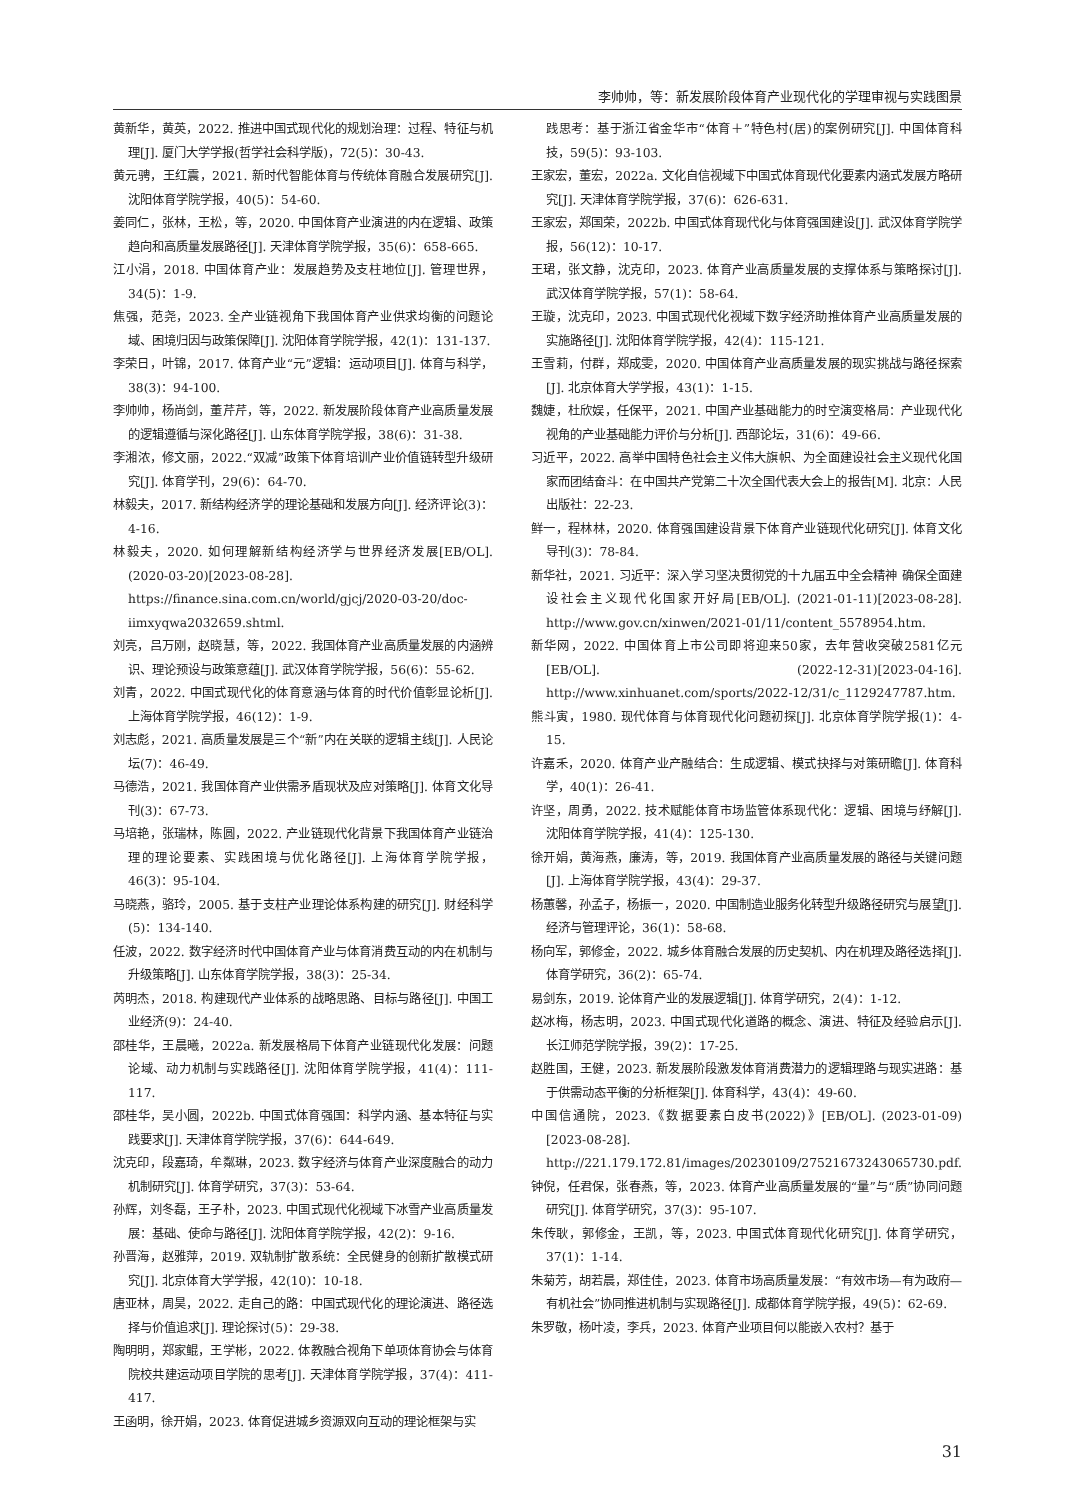李帅帅，等：新发展阶段体育产业现代化的学理审视与实践图景
黄新华，黄英，2022. 推进中国式现代化的规划治理：过程、特征与机理[J]. 厦门大学学报(哲学社会科学版)，72(5)：30-43.
黄元骋，王红震，2021. 新时代智能体育与传统体育融合发展研究[J]. 沈阳体育学院学报，40(5)：54-60.
姜同仁，张林，王松，等，2020. 中国体育产业演进的内在逻辑、政策趋向和高质量发展路径[J]. 天津体育学院学报，35(6)：658-665.
江小涓，2018. 中国体育产业：发展趋势及支柱地位[J]. 管理世界，34(5)：1-9.
焦强，范尧，2023. 全产业链视角下我国体育产业供求均衡的问题论域、困境归因与政策保障[J]. 沈阳体育学院学报，42(1)：131-137.
李荣日，叶锦，2017. 体育产业“元”逻辑：运动项目[J]. 体育与科学，38(3)：94-100.
李帅帅，杨尚剑，董芹芹，等，2022. 新发展阶段体育产业高质量发展的逻辑遵循与深化路径[J]. 山东体育学院学报，38(6)：31-38.
李湘浓，修文丽，2022.“双减”政策下体育培训产业价值链转型升级研究[J]. 体育学刊，29(6)：64-70.
林毅夫，2017. 新结构经济学的理论基础和发展方向[J]. 经济评论(3)：4-16.
林毅夫，2020. 如何理解新结构经济学与世界经济发展[EB/OL]. (2020-03-20)[2023-08-28]. https://finance.sina.com.cn/world/gjcj/2020-03-20/doc-iimxyqwa2032659.shtml.
刘亮，吕万刚，赵晓慧，等，2022. 我国体育产业高质量发展的内涵辨识、理论预设与政策意蕴[J]. 武汉体育学院学报，56(6)：55-62.
刘青，2022. 中国式现代化的体育意涵与体育的时代价值彰显论析[J]. 上海体育学院学报，46(12)：1-9.
刘志彪，2021. 高质量发展是三个“新”内在关联的逻辑主线[J]. 人民论坛(7)：46-49.
马德浩，2021. 我国体育产业供需矛盾现状及应对策略[J]. 体育文化导刊(3)：67-73.
马培艳，张瑞林，陈圆，2022. 产业链现代化背景下我国体育产业链治理的理论要素、实践困境与优化路径[J]. 上海体育学院学报，46(3)：95-104.
马晓燕，骆玲，2005. 基于支柱产业理论体系构建的研究[J]. 财经科学(5)：134-140.
任波，2022. 数字经济时代中国体育产业与体育消费互动的内在机制与升级策略[J]. 山东体育学院学报，38(3)：25-34.
芮明杰，2018. 构建现代产业体系的战略思路、目标与路径[J]. 中国工业经济(9)：24-40.
邵桂华，王晨曦，2022a. 新发展格局下体育产业链现代化发展：问题论域、动力机制与实践路径[J]. 沈阳体育学院学报，41(4)：111-117.
邵桂华，吴小圆，2022b. 中国式体育强国：科学内涵、基本特征与实践要求[J]. 天津体育学院学报，37(6)：644-649.
沈克印，段嘉琦，牟粼琳，2023. 数字经济与体育产业深度融合的动力机制研究[J]. 体育学研究，37(3)：53-64.
孙辉，刘冬磊，王子朴，2023. 中国式现代化视域下冰雪产业高质量发展：基础、使命与路径[J]. 沈阳体育学院学报，42(2)：9-16.
孙晋海，赵雅萍，2019. 双轨制扩散系统：全民健身的创新扩散模式研究[J]. 北京体育大学学报，42(10)：10-18.
唐亚林，周昊，2022. 走自己的路：中国式现代化的理论演进、路径选择与价值追求[J]. 理论探讨(5)：29-38.
陶明明，郑家鲲，王学彬，2022. 体教融合视角下单项体育协会与体育院校共建运动项目学院的思考[J]. 天津体育学院学报，37(4)：411-417.
王函明，徐开娟，2023. 体育促进城乡资源双向互动的理论框架与实
践思考：基于浙江省金华市“体育＋”特色村(居)的案例研究[J]. 中国体育科技，59(5)：93-103.
王家宏，董宏，2022a. 文化自信视域下中国式体育现代化要素内涵式发展方略研究[J]. 天津体育学院学报，37(6)：626-631.
王家宏，郑国荣，2022b. 中国式体育现代化与体育强国建设[J]. 武汉体育学院学报，56(12)：10-17.
王珺，张文静，沈克印，2023. 体育产业高质量发展的支撑体系与策略探讨[J]. 武汉体育学院学报，57(1)：58-64.
王璇，沈克印，2023. 中国式现代化视域下数字经济助推体育产业高质量发展的实施路径[J]. 沈阳体育学院学报，42(4)：115-121.
王雪莉，付群，郑成雯，2020. 中国体育产业高质量发展的现实挑战与路径探索[J]. 北京体育大学学报，43(1)：1-15.
魏婕，杜欣娱，任保平，2021. 中国产业基础能力的时空演变格局：产业现代化视角的产业基础能力评价与分析[J]. 西部论坛，31(6)：49-66.
习近平，2022. 高举中国特色社会主义伟大旗帜、为全面建设社会主义现代化国家而团结奋斗：在中国共产党第二十次全国代表大会上的报告[M]. 北京：人民出版社：22-23.
鲜一，程林林，2020. 体育强国建设背景下体育产业链现代化研究[J]. 体育文化导刊(3)：78-84.
新华社，2021. 习近平：深入学习坚决贯彻党的十九届五中全会精神 确保全面建设社会主义现代化国家开好局[EB/OL]. (2021-01-11)[2023-08-28]. http://www.gov.cn/xinwen/2021-01/11/content_5578954.htm.
新华网，2022. 中国体育上市公司即将迎来50家，去年营收突破2581亿元[EB/OL]. (2022-12-31)[2023-04-16]. http://www.xinhuanet.com/sports/2022-12/31/c_1129247787.htm.
熊斗寅，1980. 现代体育与体育现代化问题初探[J]. 北京体育学院学报(1)：4-15.
许嘉禾，2020. 体育产业产融结合：生成逻辑、模式抉择与对策研瞻[J]. 体育科学，40(1)：26-41.
许坚，周勇，2022. 技术赋能体育市场监管体系现代化：逻辑、困境与纾解[J]. 沈阳体育学院学报，41(4)：125-130.
徐开娟，黄海燕，廉涛，等，2019. 我国体育产业高质量发展的路径与关键问题[J]. 上海体育学院学报，43(4)：29-37.
杨蕙馨，孙孟子，杨振一，2020. 中国制造业服务化转型升级路径研究与展望[J]. 经济与管理评论，36(1)：58-68.
杨向军，郭修金，2022. 城乡体育融合发展的历史契机、内在机理及路径选择[J]. 体育学研究，36(2)：65-74.
易剑东，2019. 论体育产业的发展逻辑[J]. 体育学研究，2(4)：1-12.
赵冰梅，杨志明，2023. 中国式现代化道路的概念、演进、特征及经验启示[J]. 长江师范学院学报，39(2)：17-25.
赵胜国，王健，2023. 新发展阶段激发体育消费潜力的逻辑理路与现实进路：基于供需动态平衡的分析框架[J]. 体育科学，43(4)：49-60.
中国信通院，2023.《数据要素白皮书(2022)》[EB/OL]. (2023-01-09)[2023-08-28]. http://221.179.172.81/images/20230109/27521673243065730.pdf.
钟倪，任君保，张春燕，等，2023. 体育产业高质量发展的“量”与“质”协同问题研究[J]. 体育学研究，37(3)：95-107.
朱传耿，郭修金，王凯，等，2023. 中国式体育现代化研究[J]. 体育学研究，37(1)：1-14.
朱菊芳，胡若晨，郑佳佳，2023. 体育市场高质量发展：“有效市场—有为政府—有机社会”协同推进机制与实现路径[J]. 成都体育学院学报，49(5)：62-69.
朱罗敬，杨叶凌，李兵，2023. 体育产业项目何以能嵌入农村？基于
31